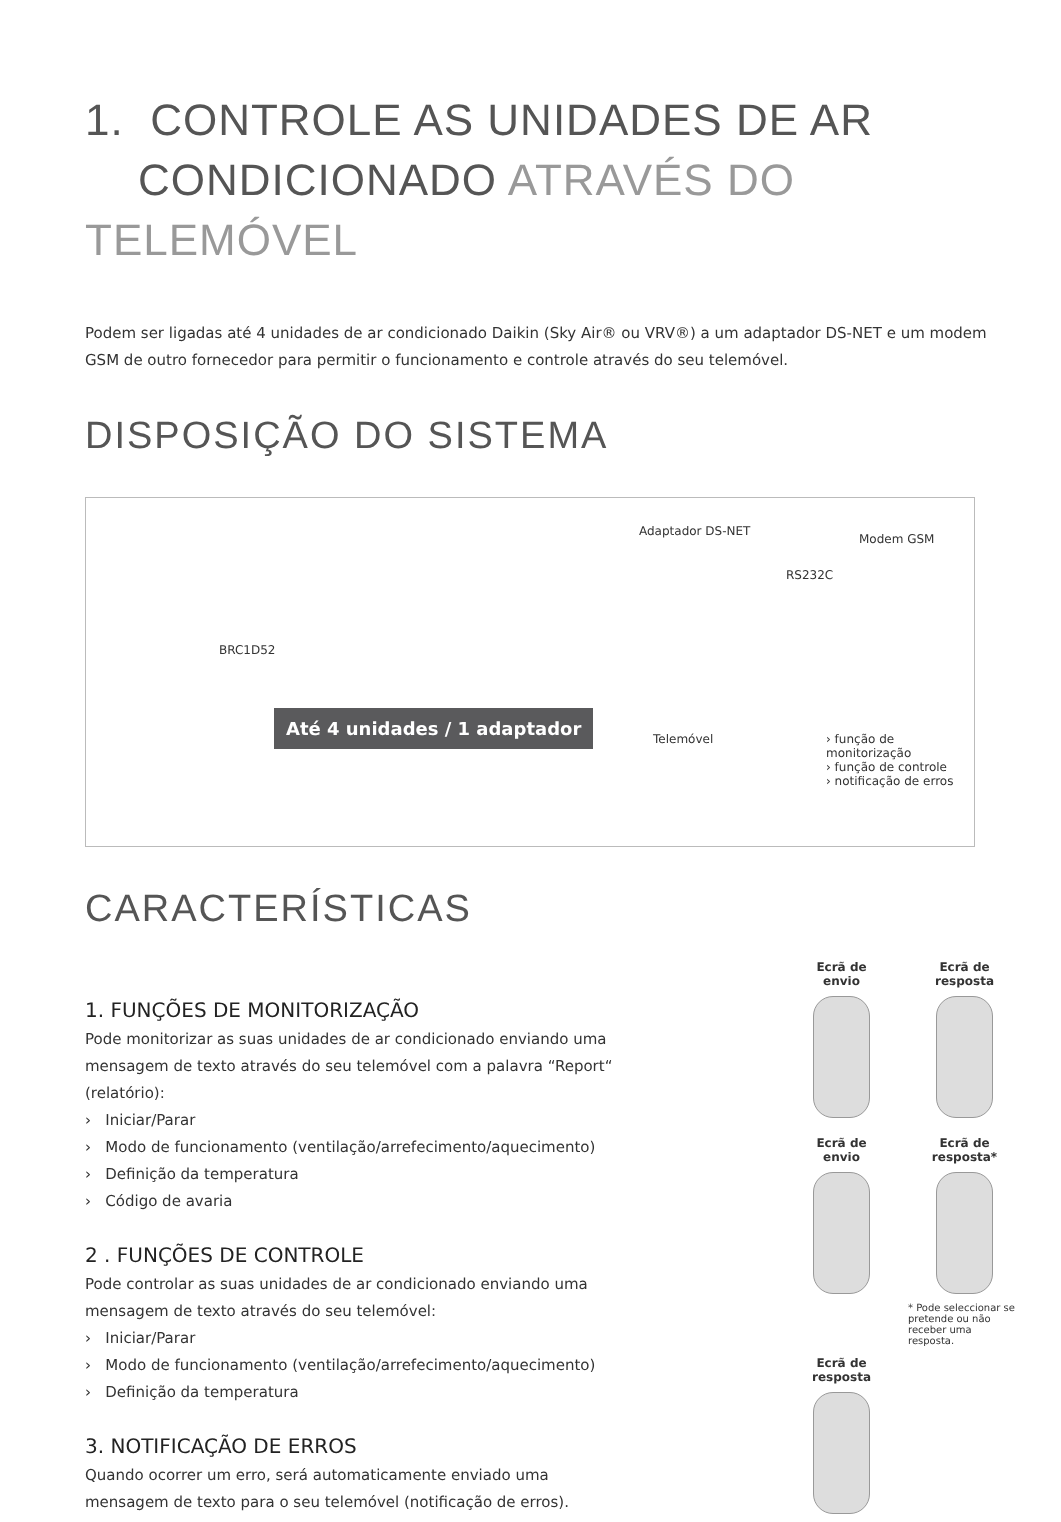1. CONTROLE AS UNIDADES DE AR
CONDICIONADO ATRAVÉS DO TELEMÓVEL
Podem ser ligadas até 4 unidades de ar condicionado Daikin (Sky Air® ou VRV®) a um adaptador DS-NET e um modem GSM de outro fornecedor para permitir o funcionamento e controle através do seu telemóvel.
DISPOSIÇÃO DO SISTEMA
Adaptador DS-NET
Modem GSM
RS232C
BRC1D52
Até 4 unidades / 1 adaptador
Telemóvel
› função de monitorização
› função de controle
› notificação de erros
CARACTERÍSTICAS
1. FUNÇÕES DE MONITORIZAÇÃO
Pode monitorizar as suas unidades de ar condicionado enviando uma mensagem de texto através do seu telemóvel com a palavra “Report“ (relatório):
› Iniciar/Parar
› Modo de funcionamento (ventilação/arrefecimento/aquecimento)
› Definição da temperatura
› Código de avaria
2 . FUNÇÕES DE CONTROLE
Pode controlar as suas unidades de ar condicionado enviando uma mensagem de texto através do seu telemóvel:
› Iniciar/Parar
› Modo de funcionamento (ventilação/arrefecimento/aquecimento)
› Definição da temperatura
3. NOTIFICAÇÃO DE ERROS
Quando ocorrer um erro, será automaticamente enviado uma mensagem de texto para o seu telemóvel (notificação de erros).
Ecrã de
envio
Ecrã de
resposta
Ecrã de
envio
Ecrã de
resposta*
* Pode seleccionar se pretende ou não receber uma resposta.
Ecrã de
resposta